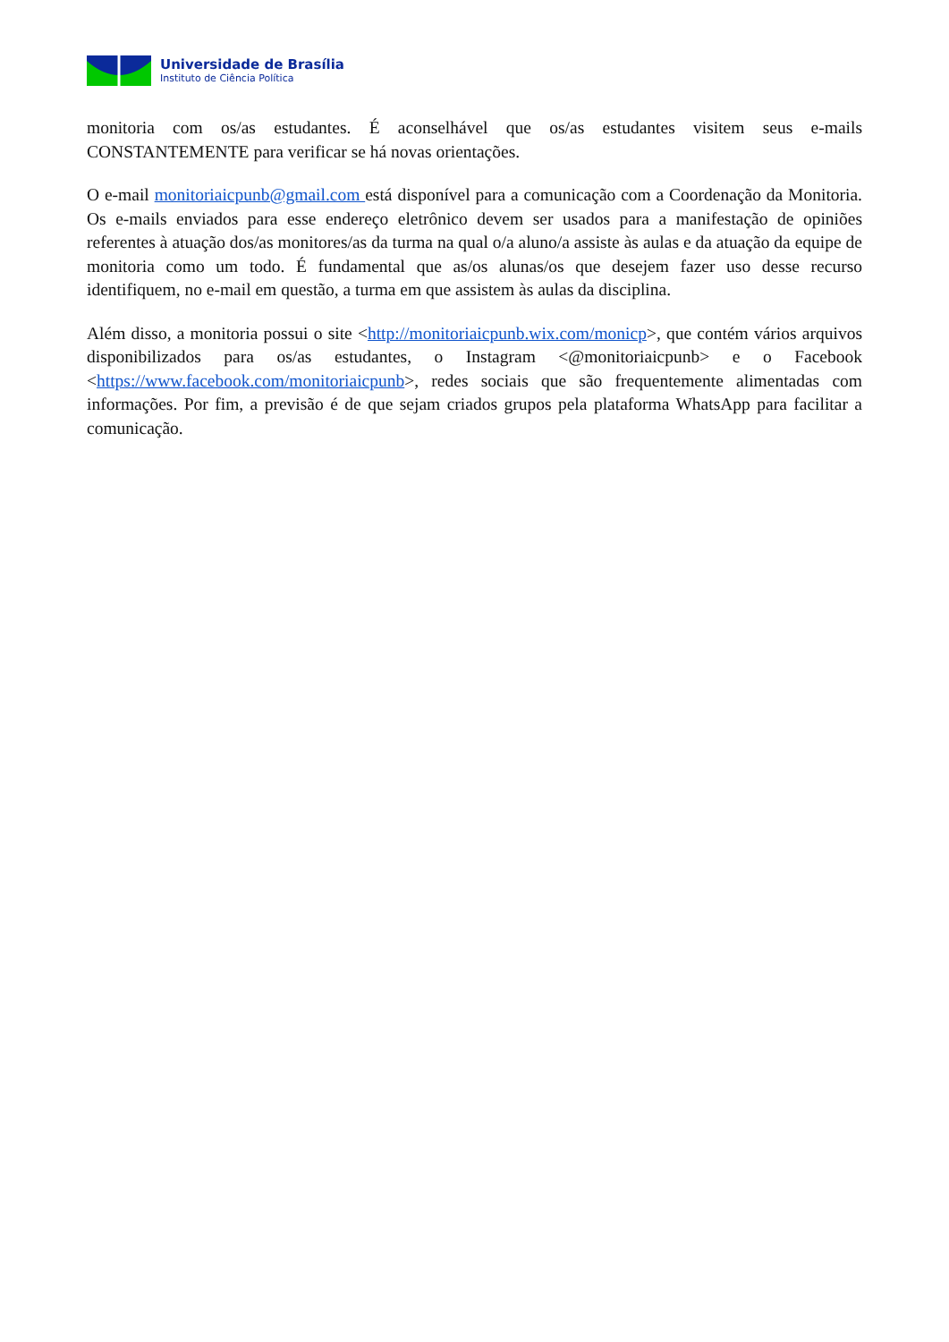Universidade de Brasília
Instituto de Ciência Política
monitoria com os/as estudantes. É aconselhável que os/as estudantes visitem seus e-mails CONSTANTEMENTE para verificar se há novas orientações.
O e-mail monitoriaicpunb@gmail.com está disponível para a comunicação com a Coordenação da Monitoria. Os e-mails enviados para esse endereço eletrônico devem ser usados para a manifestação de opiniões referentes à atuação dos/as monitores/as da turma na qual o/a aluno/a assiste às aulas e da atuação da equipe de monitoria como um todo. É fundamental que as/os alunas/os que desejem fazer uso desse recurso identifiquem, no e-mail em questão, a turma em que assistem às aulas da disciplina.
Além disso, a monitoria possui o site <http://monitoriaicpunb.wix.com/monicp>, que contém vários arquivos disponibilizados para os/as estudantes, o Instagram <@monitoriaicpunb> e o Facebook <https://www.facebook.com/monitoriaicpunb>, redes sociais que são frequentemente alimentadas com informações. Por fim, a previsão é de que sejam criados grupos pela plataforma WhatsApp para facilitar a comunicação.